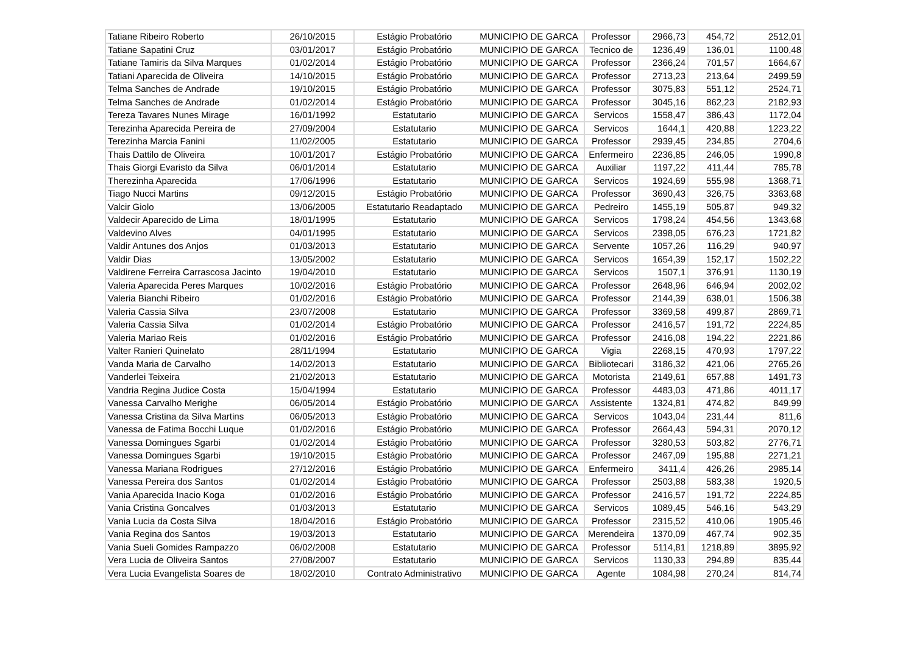| Tatiane Ribeiro Roberto | 26/10/2015 | Estágio Probatório | MUNICIPIO DE GARCA | Professor | 2966,73 | 454,72 | 2512,01 |
| Tatiane Sapatini Cruz | 03/01/2017 | Estágio Probatório | MUNICIPIO DE GARCA | Tecnico de | 1236,49 | 136,01 | 1100,48 |
| Tatiane Tamiris da Silva Marques | 01/02/2014 | Estágio Probatório | MUNICIPIO DE GARCA | Professor | 2366,24 | 701,57 | 1664,67 |
| Tatiani Aparecida de Oliveira | 14/10/2015 | Estágio Probatório | MUNICIPIO DE GARCA | Professor | 2713,23 | 213,64 | 2499,59 |
| Telma Sanches de Andrade | 19/10/2015 | Estágio Probatório | MUNICIPIO DE GARCA | Professor | 3075,83 | 551,12 | 2524,71 |
| Telma Sanches de Andrade | 01/02/2014 | Estágio Probatório | MUNICIPIO DE GARCA | Professor | 3045,16 | 862,23 | 2182,93 |
| Tereza Tavares Nunes Mirage | 16/01/1992 | Estatutario | MUNICIPIO DE GARCA | Servicos | 1558,47 | 386,43 | 1172,04 |
| Terezinha Aparecida Pereira de | 27/09/2004 | Estatutario | MUNICIPIO DE GARCA | Servicos | 1644,1 | 420,88 | 1223,22 |
| Terezinha Marcia Fanini | 11/02/2005 | Estatutario | MUNICIPIO DE GARCA | Professor | 2939,45 | 234,85 | 2704,6 |
| Thais Dattilo de Oliveira | 10/01/2017 | Estágio Probatório | MUNICIPIO DE GARCA | Enfermeiro | 2236,85 | 246,05 | 1990,8 |
| Thais Giorgi Evaristo da Silva | 06/01/2014 | Estatutario | MUNICIPIO DE GARCA | Auxiliar | 1197,22 | 411,44 | 785,78 |
| Therezinha Aparecida | 17/06/1996 | Estatutario | MUNICIPIO DE GARCA | Servicos | 1924,69 | 555,98 | 1368,71 |
| Tiago Nucci Martins | 09/12/2015 | Estágio Probatório | MUNICIPIO DE GARCA | Professor | 3690,43 | 326,75 | 3363,68 |
| Valcir Giolo | 13/06/2005 | Estatutario Readaptado | MUNICIPIO DE GARCA | Pedreiro | 1455,19 | 505,87 | 949,32 |
| Valdecir Aparecido de Lima | 18/01/1995 | Estatutario | MUNICIPIO DE GARCA | Servicos | 1798,24 | 454,56 | 1343,68 |
| Valdevino Alves | 04/01/1995 | Estatutario | MUNICIPIO DE GARCA | Servicos | 2398,05 | 676,23 | 1721,82 |
| Valdir Antunes dos Anjos | 01/03/2013 | Estatutario | MUNICIPIO DE GARCA | Servente | 1057,26 | 116,29 | 940,97 |
| Valdir Dias | 13/05/2002 | Estatutario | MUNICIPIO DE GARCA | Servicos | 1654,39 | 152,17 | 1502,22 |
| Valdirene Ferreira Carrascosa Jacinto | 19/04/2010 | Estatutario | MUNICIPIO DE GARCA | Servicos | 1507,1 | 376,91 | 1130,19 |
| Valeria Aparecida Peres Marques | 10/02/2016 | Estágio Probatório | MUNICIPIO DE GARCA | Professor | 2648,96 | 646,94 | 2002,02 |
| Valeria Bianchi Ribeiro | 01/02/2016 | Estágio Probatório | MUNICIPIO DE GARCA | Professor | 2144,39 | 638,01 | 1506,38 |
| Valeria Cassia Silva | 23/07/2008 | Estatutario | MUNICIPIO DE GARCA | Professor | 3369,58 | 499,87 | 2869,71 |
| Valeria Cassia Silva | 01/02/2014 | Estágio Probatório | MUNICIPIO DE GARCA | Professor | 2416,57 | 191,72 | 2224,85 |
| Valeria Mariao Reis | 01/02/2016 | Estágio Probatório | MUNICIPIO DE GARCA | Professor | 2416,08 | 194,22 | 2221,86 |
| Valter Ranieri Quinelato | 28/11/1994 | Estatutario | MUNICIPIO DE GARCA | Vigia | 2268,15 | 470,93 | 1797,22 |
| Vanda Maria de Carvalho | 14/02/2013 | Estatutario | MUNICIPIO DE GARCA | Bibliotecari | 3186,32 | 421,06 | 2765,26 |
| Vanderlei Teixeira | 21/02/2013 | Estatutario | MUNICIPIO DE GARCA | Motorista | 2149,61 | 657,88 | 1491,73 |
| Vandria Regina Judice Costa | 15/04/1994 | Estatutario | MUNICIPIO DE GARCA | Professor | 4483,03 | 471,86 | 4011,17 |
| Vanessa Carvalho Merighe | 06/05/2014 | Estágio Probatório | MUNICIPIO DE GARCA | Assistente | 1324,81 | 474,82 | 849,99 |
| Vanessa Cristina da Silva Martins | 06/05/2013 | Estágio Probatório | MUNICIPIO DE GARCA | Servicos | 1043,04 | 231,44 | 811,6 |
| Vanessa de Fatima Bocchi Luque | 01/02/2016 | Estágio Probatório | MUNICIPIO DE GARCA | Professor | 2664,43 | 594,31 | 2070,12 |
| Vanessa Domingues Sgarbi | 01/02/2014 | Estágio Probatório | MUNICIPIO DE GARCA | Professor | 3280,53 | 503,82 | 2776,71 |
| Vanessa Domingues Sgarbi | 19/10/2015 | Estágio Probatório | MUNICIPIO DE GARCA | Professor | 2467,09 | 195,88 | 2271,21 |
| Vanessa Mariana Rodrigues | 27/12/2016 | Estágio Probatório | MUNICIPIO DE GARCA | Enfermeiro | 3411,4 | 426,26 | 2985,14 |
| Vanessa Pereira dos Santos | 01/02/2014 | Estágio Probatório | MUNICIPIO DE GARCA | Professor | 2503,88 | 583,38 | 1920,5 |
| Vania Aparecida Inacio Koga | 01/02/2016 | Estágio Probatório | MUNICIPIO DE GARCA | Professor | 2416,57 | 191,72 | 2224,85 |
| Vania Cristina Goncalves | 01/03/2013 | Estatutario | MUNICIPIO DE GARCA | Servicos | 1089,45 | 546,16 | 543,29 |
| Vania Lucia da Costa Silva | 18/04/2016 | Estágio Probatório | MUNICIPIO DE GARCA | Professor | 2315,52 | 410,06 | 1905,46 |
| Vania Regina dos Santos | 19/03/2013 | Estatutario | MUNICIPIO DE GARCA | Merendeira | 1370,09 | 467,74 | 902,35 |
| Vania Sueli Gomides Rampazzo | 06/02/2008 | Estatutario | MUNICIPIO DE GARCA | Professor | 5114,81 | 1218,89 | 3895,92 |
| Vera Lucia de Oliveira Santos | 27/08/2007 | Estatutario | MUNICIPIO DE GARCA | Servicos | 1130,33 | 294,89 | 835,44 |
| Vera Lucia Evangelista Soares de | 18/02/2010 | Contrato Administrativo | MUNICIPIO DE GARCA | Agente | 1084,98 | 270,24 | 814,74 |